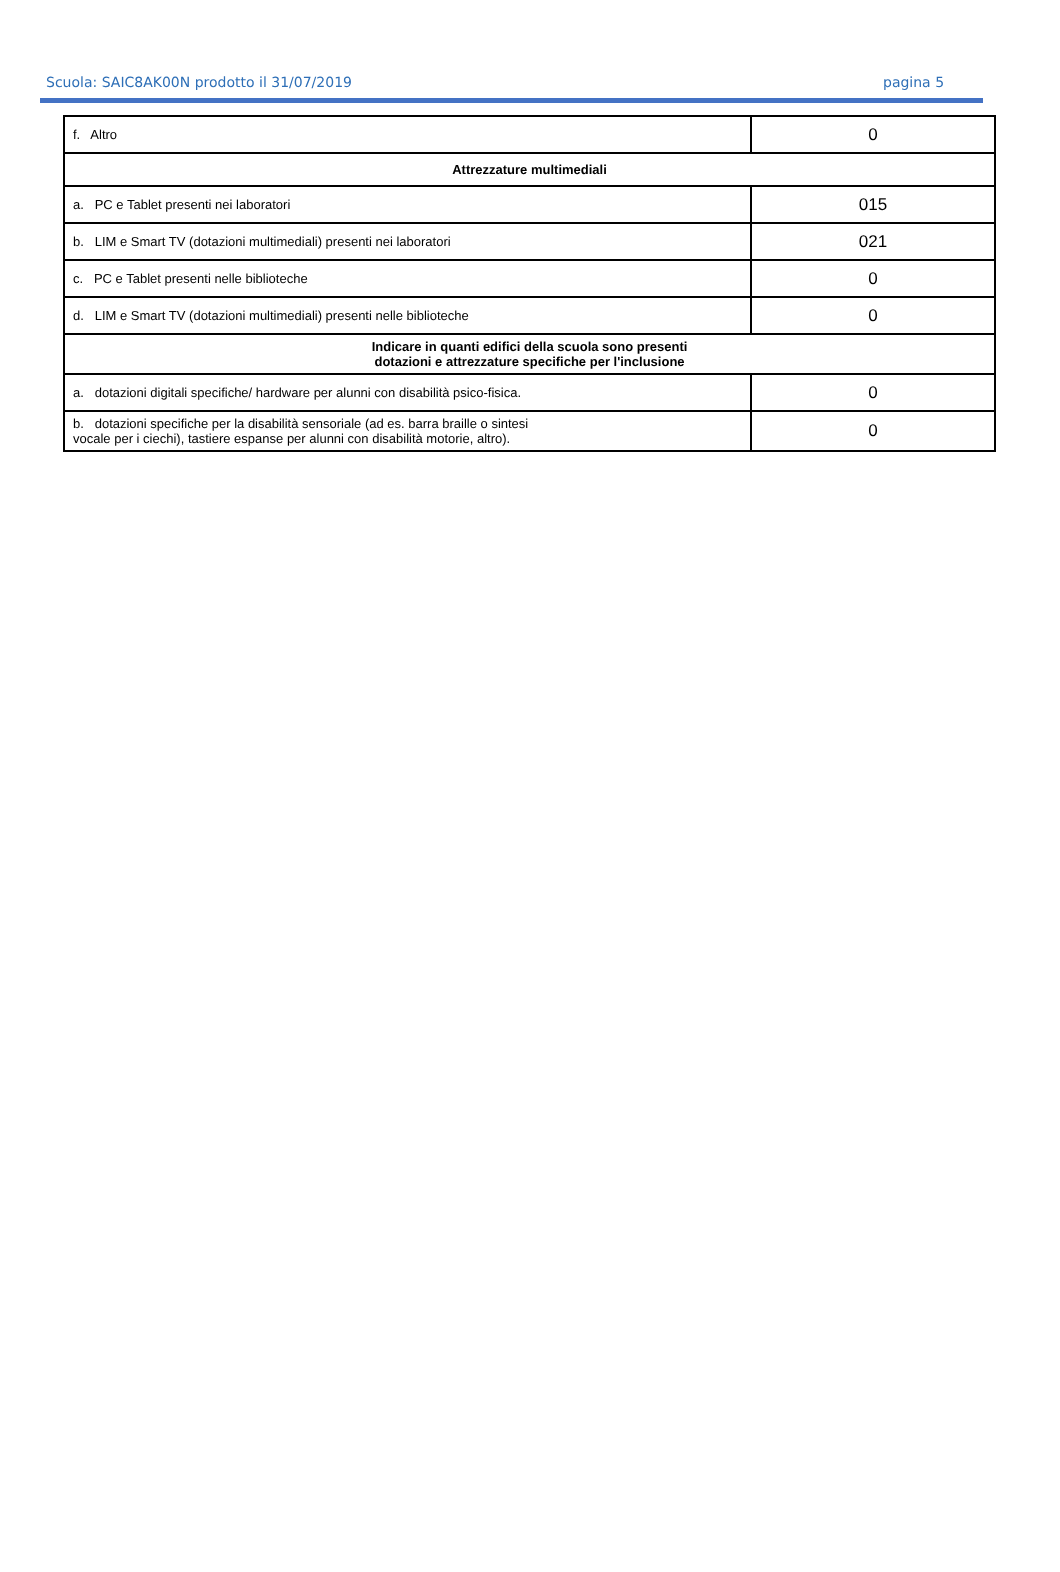Scuola: SAIC8AK00N prodotto il 31/07/2019 pagina 5
| f. Altro | 0 |
| Attrezzature multimediali | |
| a. PC e Tablet presenti nei laboratori | 015 |
| b. LIM e Smart TV (dotazioni multimediali) presenti nei laboratori | 021 |
| c. PC e Tablet presenti nelle biblioteche | 0 |
| d. LIM e Smart TV (dotazioni multimediali) presenti nelle biblioteche | 0 |
| Indicare in quanti edifici della scuola sono presenti dotazioni e attrezzature specifiche per l'inclusione | |
| a. dotazioni digitali specifiche/ hardware per alunni con disabilità psico-fisica. | 0 |
| b. dotazioni specifiche per la disabilità sensoriale (ad es. barra braille o sintesi vocale per i ciechi), tastiere espanse per alunni con disabilità motorie, altro). | 0 |